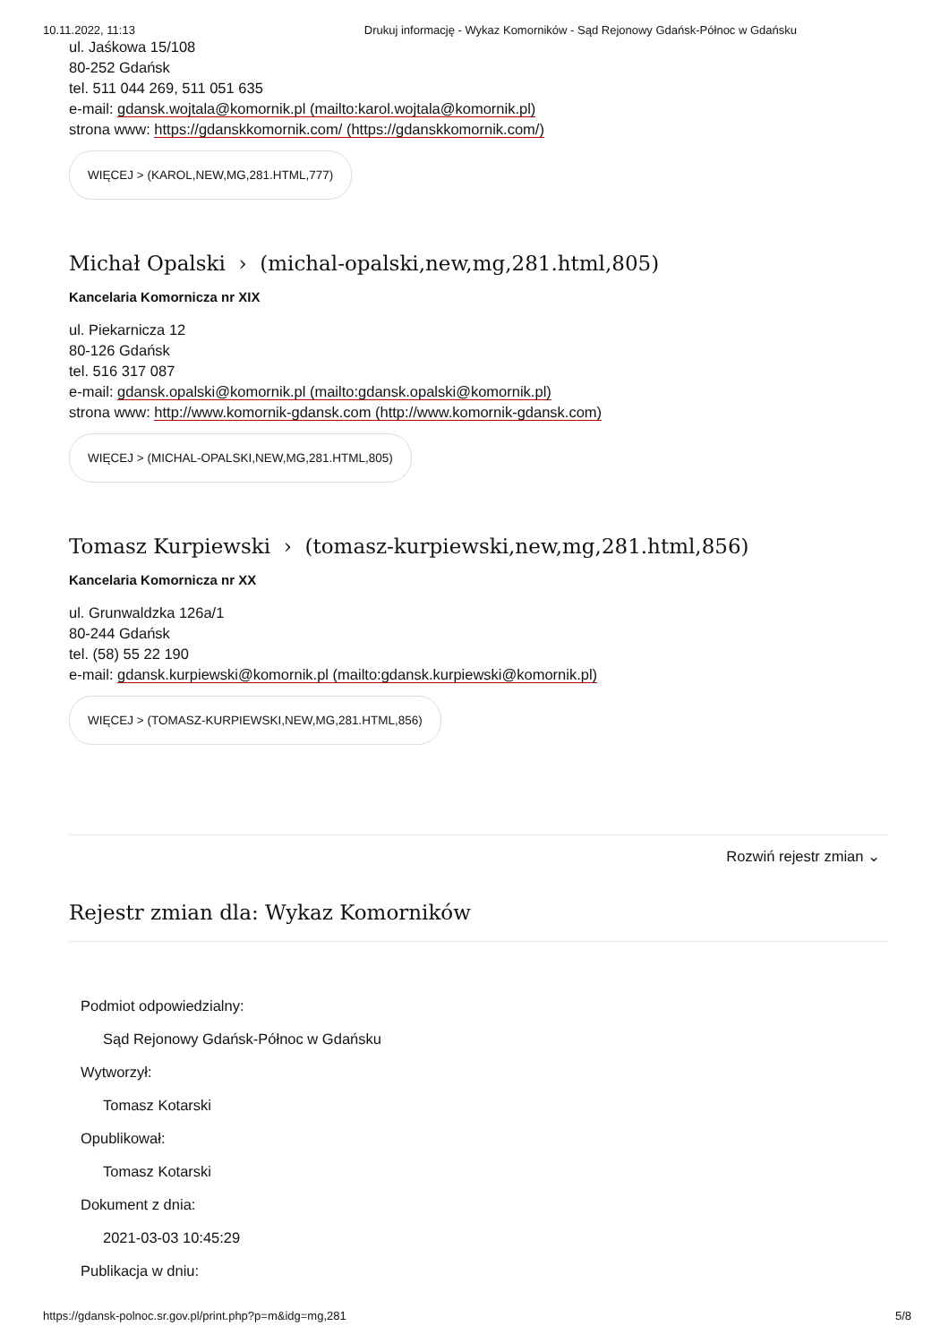10.11.2022, 11:13 Drukuj informację - Wykaz Komorników - Sąd Rejonowy Gdańsk-Północ w Gdańsku
ul. Jaśkowa 15/108
80-252 Gdańsk
tel. 511 044 269, 511 051 635
e-mail: gdansk.wojtala@komornik.pl (mailto:karol.wojtala@komornik.pl)
strona www: https://gdanskkomornik.com/ (https://gdanskkomornik.com/)
WIĘCEJ > (KAROL,NEW,MG,281.HTML,777)
Michał Opalski › (michal-opalski,new,mg,281.html,805)
Kancelaria Komornicza nr XIX
ul. Piekarnicza 12
80-126 Gdańsk
tel. 516 317 087
e-mail: gdansk.opalski@komornik.pl (mailto:gdansk.opalski@komornik.pl)
strona www: http://www.komornik-gdansk.com (http://www.komornik-gdansk.com)
WIĘCEJ > (MICHAL-OPALSKI,NEW,MG,281.HTML,805)
Tomasz Kurpiewski › (tomasz-kurpiewski,new,mg,281.html,856)
Kancelaria Komornicza nr XX
ul. Grunwaldzka 126a/1
80-244 Gdańsk
tel. (58) 55 22 190
e-mail: gdansk.kurpiewski@komornik.pl (mailto:gdansk.kurpiewski@komornik.pl)
WIĘCEJ > (TOMASZ-KURPIEWSKI,NEW,MG,281.HTML,856)
Rozwiń rejestr zmian ⌄
Rejestr zmian dla: Wykaz Komorników
Podmiot odpowiedzialny:
Sąd Rejonowy Gdańsk-Północ w Gdańsku
Wytworzył:
Tomasz Kotarski
Opublikował:
Tomasz Kotarski
Dokument z dnia:
2021-03-03 10:45:29
Publikacja w dniu:
https://gdansk-polnoc.sr.gov.pl/print.php?p=m&idg=mg,281 5/8